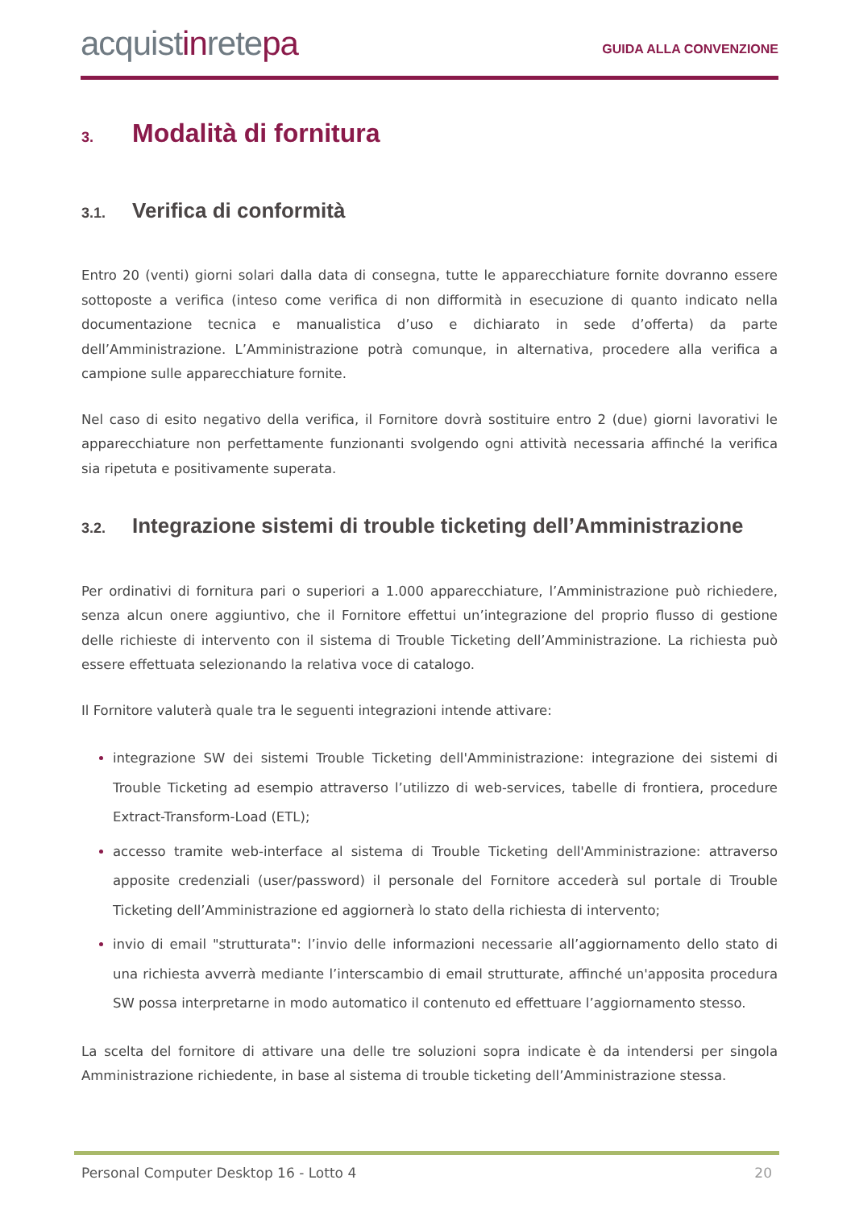acquistinretepa
GUIDA ALLA CONVENZIONE
3. Modalità di fornitura
3.1. Verifica di conformità
Entro 20 (venti) giorni solari dalla data di consegna, tutte le apparecchiature fornite dovranno essere sottoposte a verifica (inteso come verifica di non difformità in esecuzione di quanto indicato nella documentazione tecnica e manualistica d’uso e dichiarato in sede d’offerta) da parte dell’Amministrazione. L’Amministrazione potrà comunque, in alternativa, procedere alla verifica a campione sulle apparecchiature fornite.
Nel caso di esito negativo della verifica, il Fornitore dovrà sostituire entro 2 (due) giorni lavorativi le apparecchiature non perfettamente funzionanti svolgendo ogni attività necessaria affinché la verifica sia ripetuta e positivamente superata.
3.2. Integrazione sistemi di trouble ticketing dell’Amministrazione
Per ordinativi di fornitura pari o superiori a 1.000 apparecchiature, l’Amministrazione può richiedere, senza alcun onere aggiuntivo, che il Fornitore effettui un’integrazione del proprio flusso di gestione delle richieste di intervento con il sistema di Trouble Ticketing dell’Amministrazione. La richiesta può essere effettuata selezionando la relativa voce di catalogo.
Il Fornitore valuterà quale tra le seguenti integrazioni intende attivare:
integrazione SW dei sistemi Trouble Ticketing dell'Amministrazione: integrazione dei sistemi di Trouble Ticketing ad esempio attraverso l’utilizzo di web-services, tabelle di frontiera, procedure Extract-Transform-Load (ETL);
accesso tramite web-interface al sistema di Trouble Ticketing dell'Amministrazione: attraverso apposite credenziali (user/password) il personale del Fornitore accederà sul portale di Trouble Ticketing dell’Amministrazione ed aggiornerà lo stato della richiesta di intervento;
invio di email "strutturata": l’invio delle informazioni necessarie all’aggiornamento dello stato di una richiesta avverrà mediante l’interscambio di email strutturate, affinché un'apposita procedura SW possa interpretarne in modo automatico il contenuto ed effettuare l’aggiornamento stesso.
La scelta del fornitore di attivare una delle tre soluzioni sopra indicate è da intendersi per singola Amministrazione richiedente, in base al sistema di trouble ticketing dell’Amministrazione stessa.
Personal Computer Desktop 16 - Lotto 4 20